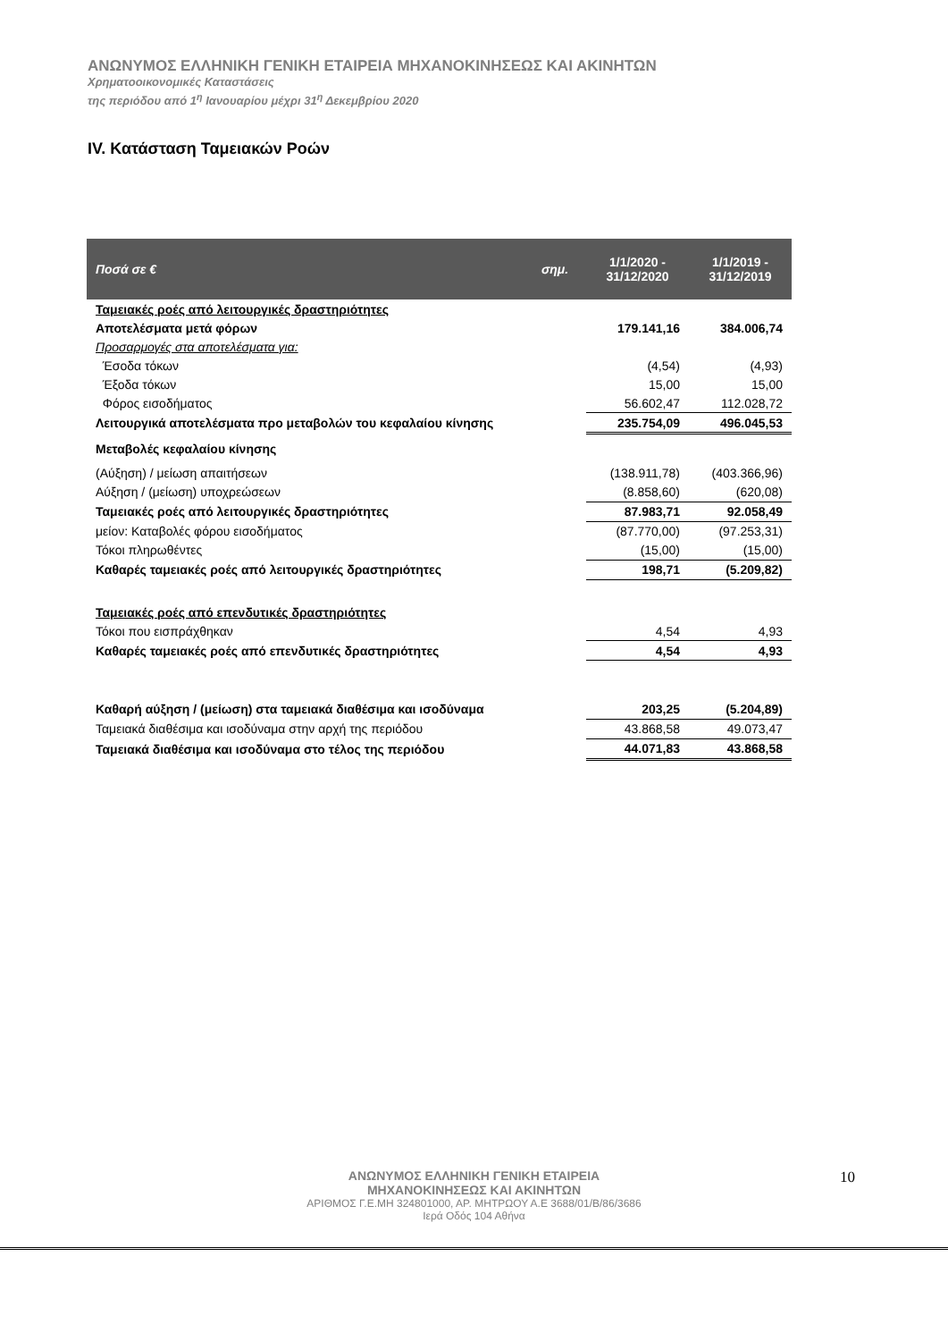ΑΝΩΝΥΜΟΣ ΕΛΛΗΝΙΚΗ ΓΕΝΙΚΗ ΕΤΑΙΡΕΙΑ ΜΗΧΑΝΟΚΙΝΗΣΕΩΣ ΚΑΙ ΑΚΙΝΗΤΩΝ
Χρηματοοικονομικές Καταστάσεις
της περιόδου από 1<sup>η</sup> Ιανουαρίου μέχρι 31<sup>η</sup> Δεκεμβρίου 2020
IV. Κατάσταση Ταμειακών Ροών
| Ποσά σε € | σημ. | 1/1/2020 - 31/12/2020 | 1/1/2019 - 31/12/2019 |
| --- | --- | --- | --- |
| Ταμειακές ροές από λειτουργικές δραστηριότητες | | | |
| Αποτελέσματα μετά φόρων | | 179.141,16 | 384.006,74 |
| Προσαρμογές στα αποτελέσματα για: | | | |
| Έσοδα τόκων | | (4,54) | (4,93) |
| Έξοδα τόκων | | 15,00 | 15,00 |
| Φόρος εισοδήματος | | 56.602,47 | 112.028,72 |
| Λειτουργικά αποτελέσματα προ μεταβολών του κεφαλαίου κίνησης | | 235.754,09 | 496.045,53 |
| Μεταβολές κεφαλαίου κίνησης | | | |
| (Αύξηση) / μείωση απαιτήσεων | | (138.911,78) | (403.366,96) |
| Αύξηση / (μείωση) υποχρεώσεων | | (8.858,60) | (620,08) |
| Ταμειακές ροές από λειτουργικές δραστηριότητες | | 87.983,71 | 92.058,49 |
| μείον: Καταβολές φόρου εισοδήματος | | (87.770,00) | (97.253,31) |
| Τόκοι πληρωθέντες | | (15,00) | (15,00) |
| Καθαρές ταμειακές ροές από λειτουργικές δραστηριότητες | | 198,71 | (5.209,82) |
| Ταμειακές ροές από επενδυτικές δραστηριότητες | | | |
| Τόκοι που εισπράχθηκαν | | 4,54 | 4,93 |
| Καθαρές ταμειακές ροές από επενδυτικές δραστηριότητες | | 4,54 | 4,93 |
| Καθαρή αύξηση / (μείωση) στα ταμειακά διαθέσιμα και ισοδύναμα | | 203,25 | (5.204,89) |
| Ταμειακά διαθέσιμα και ισοδύναμα στην αρχή της περιόδου | | 43.868,58 | 49.073,47 |
| Ταμειακά διαθέσιμα και ισοδύναμα στο τέλος της περιόδου | | 44.071,83 | 43.868,58 |
ΑΝΩΝΥΜΟΣ ΕΛΛΗΝΙΚΗ ΓΕΝΙΚΗ ΕΤΑΙΡΕΙΑ
ΜΗΧΑΝΟΚΙΝΗΣΕΩΣ ΚΑΙ ΑΚΙΝΗΤΩΝ
ΑΡΙΘΜΟΣ Γ.Ε.ΜΗ 324801000, ΑΡ. ΜΗΤΡΩΟΥ Α.Ε 3688/01/Β/86/3686
Ιερά Οδός 104 Αθήνα
10